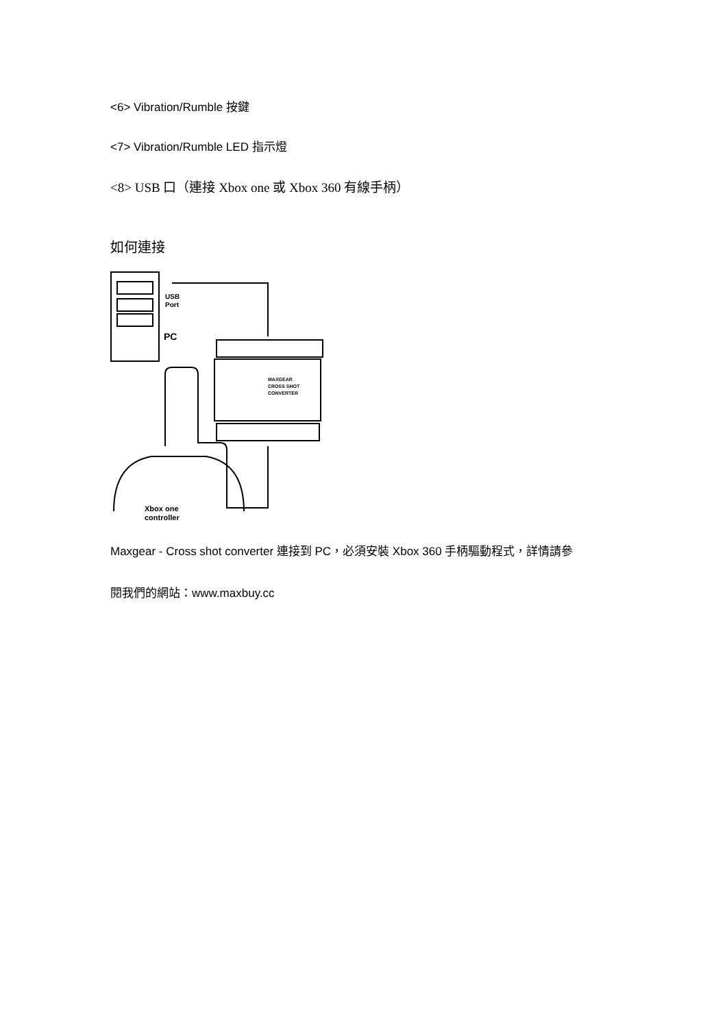<6> Vibration/Rumble 按鍵
<7> Vibration/Rumble LED 指示燈
<8> USB 口（連接 Xbox one 或 Xbox 360 有線手柄）
如何連接
USB
Port
PC
MAXGEAR
CROSS SHOT
CONVERTER
Xbox one
controller
Maxgear - Cross shot converter 連接到 PC，必須安裝 Xbox 360 手柄驅動程式，詳情請參
閱我們的網站：www.maxbuy.cc